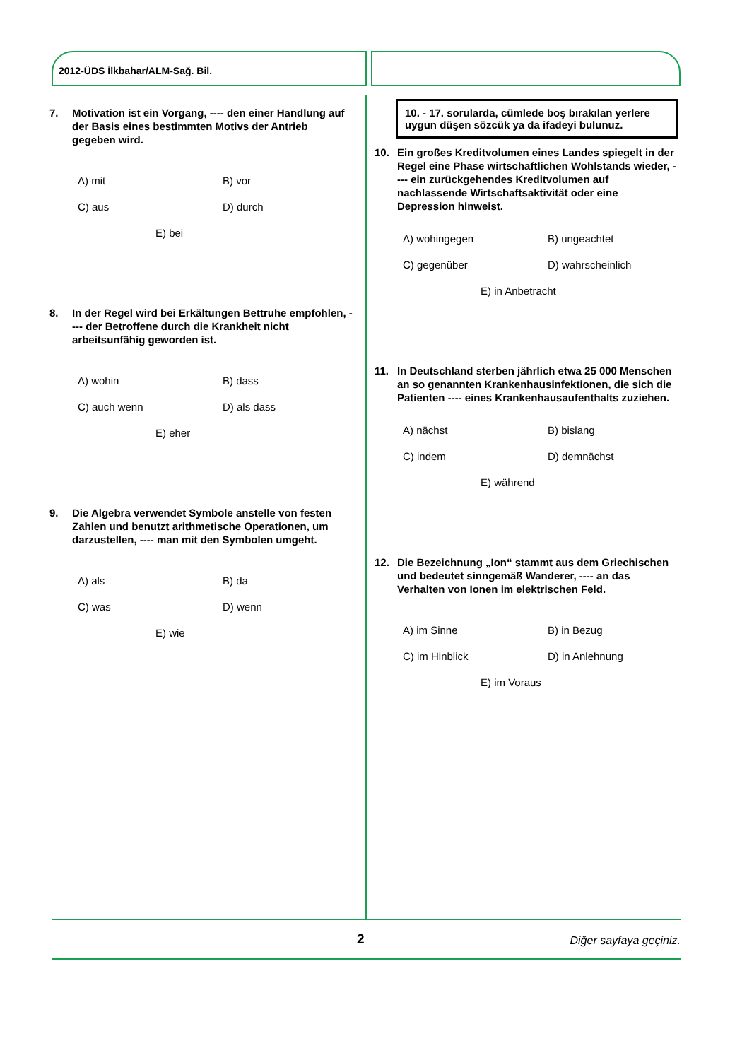2012-ÜDS İlkbahar/ALM-Sağ. Bil.
7. Motivation ist ein Vorgang, ---- den einer Handlung auf der Basis eines bestimmten Motivs der Antrieb gegeben wird.
A) mit B) vor C) aus D) durch E) bei
8. In der Regel wird bei Erkältungen Bettruhe empfohlen, ---- der Betroffene durch die Krankheit nicht arbeitsunfähig geworden ist.
A) wohin B) dass C) auch wenn D) als dass E) eher
9. Die Algebra verwendet Symbole anstelle von festen Zahlen und benutzt arithmetische Operationen, um darzustellen, ---- man mit den Symbolen umgeht.
A) als B) da C) was D) wenn E) wie
10. - 17. sorularda, cümlede boş bırakılan yerlere uygun düşen sözcük ya da ifadeyi bulunuz.
10. Ein großes Kreditvolumen eines Landes spiegelt in der Regel eine Phase wirtschaftlichen Wohlstands wieder, ---- ein zurückgehendes Kreditvolumen auf nachlassende Wirtschaftsaktivität oder eine Depression hinweist.
A) wohingegen B) ungeachtet C) gegenüber D) wahrscheinlich E) in Anbetracht
11. In Deutschland sterben jährlich etwa 25 000 Menschen an so genannten Krankenhausinfektionen, die sich die Patienten ---- eines Krankenhausaufenthalts zuziehen.
A) nächst B) bislang C) indem D) demnächst E) während
12. Die Bezeichnung „Ion“ stammt aus dem Griechischen und bedeutet sinngemäß Wanderer, ---- an das Verhalten von Ionen im elektrischen Feld.
A) im Sinne B) in Bezug C) im Hinblick D) in Anlehnung E) im Voraus
2 Diğer sayfaya geçiniz.